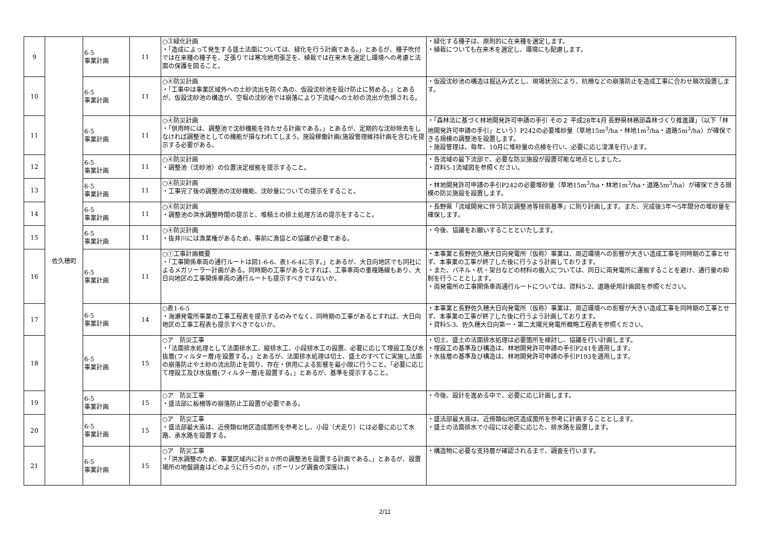| 9 | 佐久穂町 | 6-5 事業計画 | 11 | ○③緑化計画 ・「造成によって発生する盛土法面については、緑化を行う計画である。」とあるが、種子吹付では在来種の種子を、芝張りでは寒冷地用張芝を、植栽では在来木を選定し環境への考慮と法面の保護を図ること。 | ・緑化する種子は、原則的に在来種を選定します。 ・植栽についても在来木を選定し、環境にも配慮します。 |
| 10 | | 6-5 事業計画 | 11 | ○④防災計画 ・「工事中は事業区域外への土砂流出を防ぐ為の、仮設沈砂池を設け防止に努める。」とあるが、仮設沈砂池の構造が、空堀の沈砂池では崩落により下流域への土砂の流出が危惧される。 | ・仮設沈砂池の構造は掘込み式とし、現場状況により、杭柵などの崩落防止を造成工事に合わせ順次設置します。 |
| 11 | | 6-5 事業計画 | 11 | ○④防災計画 ・「供用時には、調整池で沈砂機能を持たせる計画である。」とあるが、定期的な沈砂除去をしなければ調整池としての機能が損なわれてしまう。施設稼働計画(施設管理維持計画を含む)を提示する必要がある。 | ・「森林法に基づく林地開発許可申請の手引 その２ 平成28年4月 長野県林務部森林づくり推進課」（以下「林地開発許可申請の手引」という）P242の必要堆砂量（草地15m<sup>3</sup>/ha・林地1m<sup>3</sup>/ha・道路5m<sup>3</sup>/ha）が確保できる規模の調整池を設置します。 ・施設管理は、毎年、10月に堆砂量の点検を行い、必要に応じ浚渫を行います。 |
| 12 | | 6-5 事業計画 | 11 | ○④防災計画 ・調整池（沈砂池）の位置決定根拠を提示すること。 | ・各流域の最下流部で、必要な防災施設が設置可能な地点としました。 ・資料5-1流域図を参照ください。 |
| 13 | | 6-5 事業計画 | 11 | ○④防災計画 ・工事完了後の調整池の沈砂機能、沈砂量についての提示をすること。 | ・林地開発許可申請の手引P242の必要堆砂量（草地15m<sup>3</sup>/ha・林地1m<sup>3</sup>/ha・道路5m<sup>3</sup>/ha）が確保できる規模の防災施設を設置します。 |
| 14 | | 6-5 事業計画 | 11 | ○④防災計画 ・調整池の洪水調整時間の提示と、堆積土の排土処理方法の提示をすること。 | ・長野県「流域開発に伴う防災調整池等技術基準」に則り計画します。また、完成後3年〜5年間分の堆砂量を確保します。 |
| 15 | | 6-5 事業計画 | 11 | ○④防災計画 ・抜井川には漁業権があるため、事前に漁協との協議が必要である。 | ・今後、協議をお願いすることといたします。 |
| 16 | | 6-5 事業計画 | 11 | ○①工事計画概要 ・「工事関係車両の通行ルートは図1-6-6、表1-6-4に示す。」とあるが、大日向地区でも同社によるメガソーラー計画がある。同時期の工事があるとすれば、工事車両の重複路線もあり、大日向地区の工事関係車両の通行ルートも提示すべきではないか。 | ・本事業と長野佐久穂大日向発電所（仮称）事業は、周辺環境への影響が大きい造成工事を同時期の工事とせず、本事業の工事が終了した後に行うよう計画しております。 ・また、パネル・杭・架台などの材料の搬入については、同日に両発電所に運搬することを避け、通行量の抑制を行うこととします。 ・両発電所の工事関係車両通行ルートについては、資料5-2、道路使用計画図を参照ください。 |
| 17 | | 6-5 事業計画 | 14 | ○表1-6-5 ・海瀬発電所事業の工事工程表を提示するのみでなく、同時期の工事があるとすれば、大日向地区の工事工程表も提示すべきでないか。 | ・本事業と長野佐久穂大日向発電所（仮称）事業は、周辺環境への影響が大きい造成工事を同時期の工事とせず、本事業の工事が終了した後に行うよう計画しております。 ・資料5-3、佐久穂大日向第一・第二太陽光発電所概略工程表を参照ください。 |
| 18 | | 6-5 事業計画 | 15 | ○ア 防災工事 ・「法面排水処理として法面排水工、縦排水工、小段排水工の設置、必要に応じて埋設工及び水抜層(フィルター層)を設置する。」とあるが、法面排水処理は切土、盛土のすべてに実施し法面の崩落防止や土砂の流出防止を図り、存在・供用による影響を最小限に行うこと。「必要に応じて埋設工及び水抜層(フィルター層)を設置する。」とあるが、基準を提示すること。 | ・切土、盛土の法面排水処理は必要箇所を検討し、協議を行い計画します。 ・埋設工の基準及び構造は、林地開発許可申請の手引P241を適用します。 ・水抜層の基準及び構造は、林地開発許可申請の手引P193を適用します。 |
| 19 | | 6-5 事業計画 | 15 | ○ア 防災工事 ・盛法部に板柵等の崩落防止工設置が必要である。 | ・今後、設計を進める中で、必要に応じ計画します。 |
| 20 | | 6-5 事業計画 | 15 | ○ア 防災工事 ・盛法部最大高は、近傍類似地区造成箇所を参考とし、小段（犬走り）には必要に応じて水路、承水路を設置する。 | ・盛法部最大高は、近傍類似地区造成箇所を参考に計画することとします。 ・盛土の法面排水で小段には必要に応じた、排水路を設置します。 |
| 21 | | 6-5 事業計画 | 15 | ○ア 防災工事 ・「洪水調整のため、事業区域内に計８か所の調整池を設置する計画である。」とあるが、設置場所の地盤調査はどのように行うのか。(ボーリング調査の深度は。) | ・構造物に必要な支持層が確認されるまで、調査を行います。 |
2/11